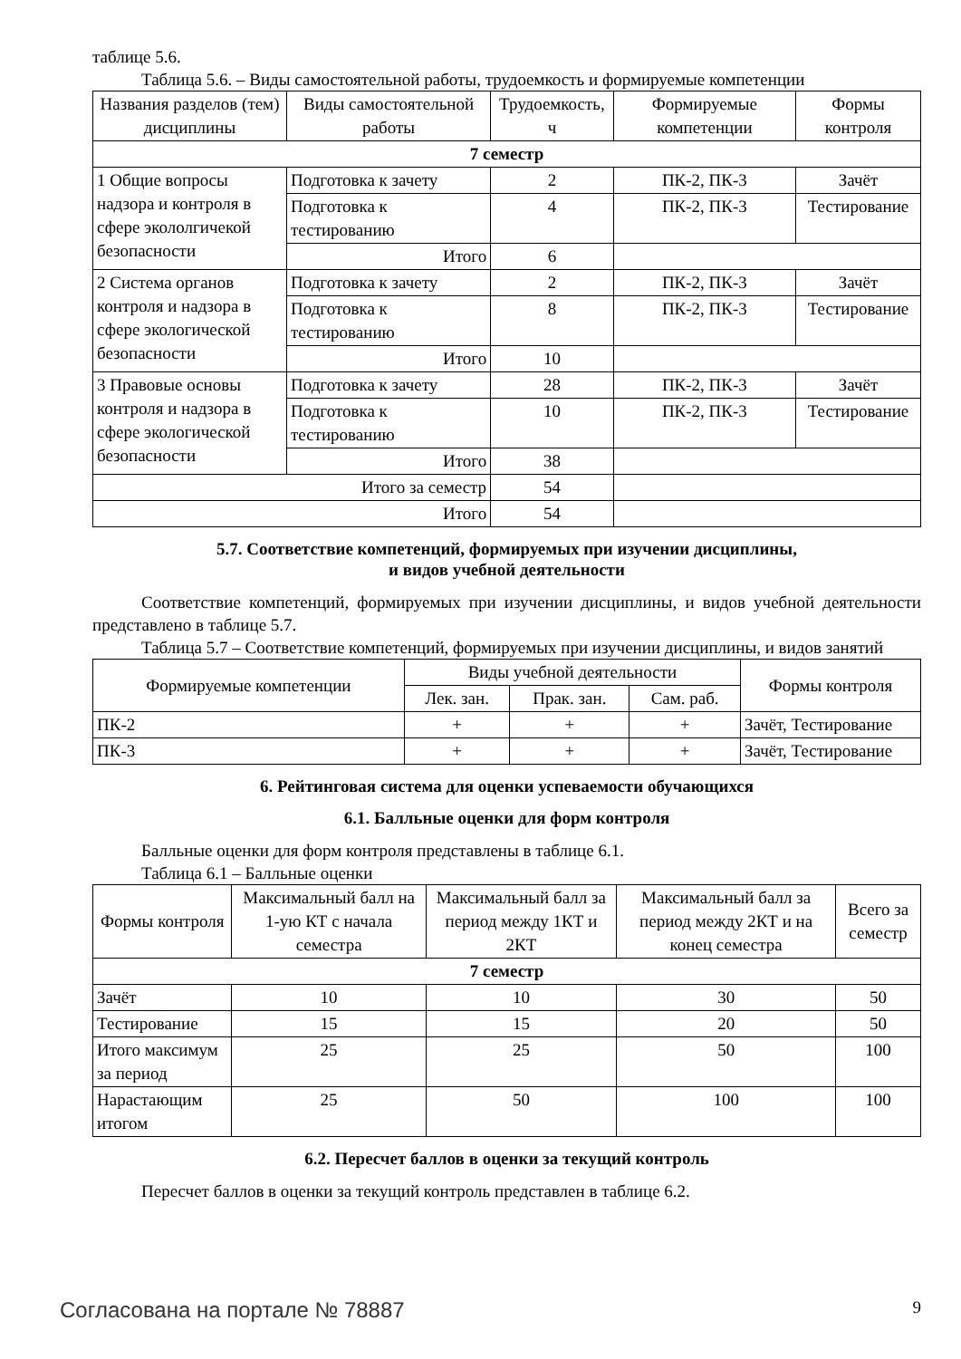таблице 5.6.
Таблица 5.6. – Виды самостоятельной работы, трудоемкость и формируемые компетенции
| Названия разделов (тем) дисциплины | Виды самостоятельной работы | Трудоемкость, ч | Формируемые компетенции | Формы контроля |
| --- | --- | --- | --- | --- |
| 7 семестр | | | | |
| 1 Общие вопросы надзора и контроля в сфере экололгичекой безопасности | Подготовка к зачету | 2 | ПК-2, ПК-3 | Зачёт |
| | Подготовка к тестированию | 4 | ПК-2, ПК-3 | Тестирование |
| | Итого | 6 | | |
| 2 Система органов контроля и надзора в сфере экологической безопасности | Подготовка к зачету | 2 | ПК-2, ПК-3 | Зачёт |
| | Подготовка к тестированию | 8 | ПК-2, ПК-3 | Тестирование |
| | Итого | 10 | | |
| 3 Правовые основы контроля и надзора в сфере экологической безопасности | Подготовка к зачету | 28 | ПК-2, ПК-3 | Зачёт |
| | Подготовка к тестированию | 10 | ПК-2, ПК-3 | Тестирование |
| | Итого | 38 | | |
| Итого за семестр | | 54 | | |
| Итого | | 54 | | |
5.7. Соответствие компетенций, формируемых при изучении дисциплины,
и видов учебной деятельности
Соответствие компетенций, формируемых при изучении дисциплины, и видов учебной деятельности представлено в таблице 5.7.
Таблица 5.7 – Соответствие компетенций, формируемых при изучении дисциплины, и видов занятий
| Формируемые компетенции | Виды учебной деятельности | | | Формы контроля |
| --- | --- | --- | --- | --- |
| | Лек. зан. | Прак. зан. | Сам. раб. | |
| ПК-2 | + | + | + | Зачёт, Тестирование |
| ПК-3 | + | + | + | Зачёт, Тестирование |
6. Рейтинговая система для оценки успеваемости обучающихся
6.1. Балльные оценки для форм контроля
Балльные оценки для форм контроля представлены в таблице 6.1.
Таблица 6.1 – Балльные оценки
| Формы контроля | Максимальный балл на 1-ую КТ с начала семестра | Максимальный балл за период между 1КТ и 2КТ | Максимальный балл за период между 2КТ и на конец семестра | Всего за семестр |
| --- | --- | --- | --- | --- |
| 7 семестр | | | | |
| Зачёт | 10 | 10 | 30 | 50 |
| Тестирование | 15 | 15 | 20 | 50 |
| Итого максимум за период | 25 | 25 | 50 | 100 |
| Нарастающим итогом | 25 | 50 | 100 | 100 |
6.2. Пересчет баллов в оценки за текущий контроль
Пересчет баллов в оценки за текущий контроль представлен в таблице 6.2.
Согласована на портале № 78887 9